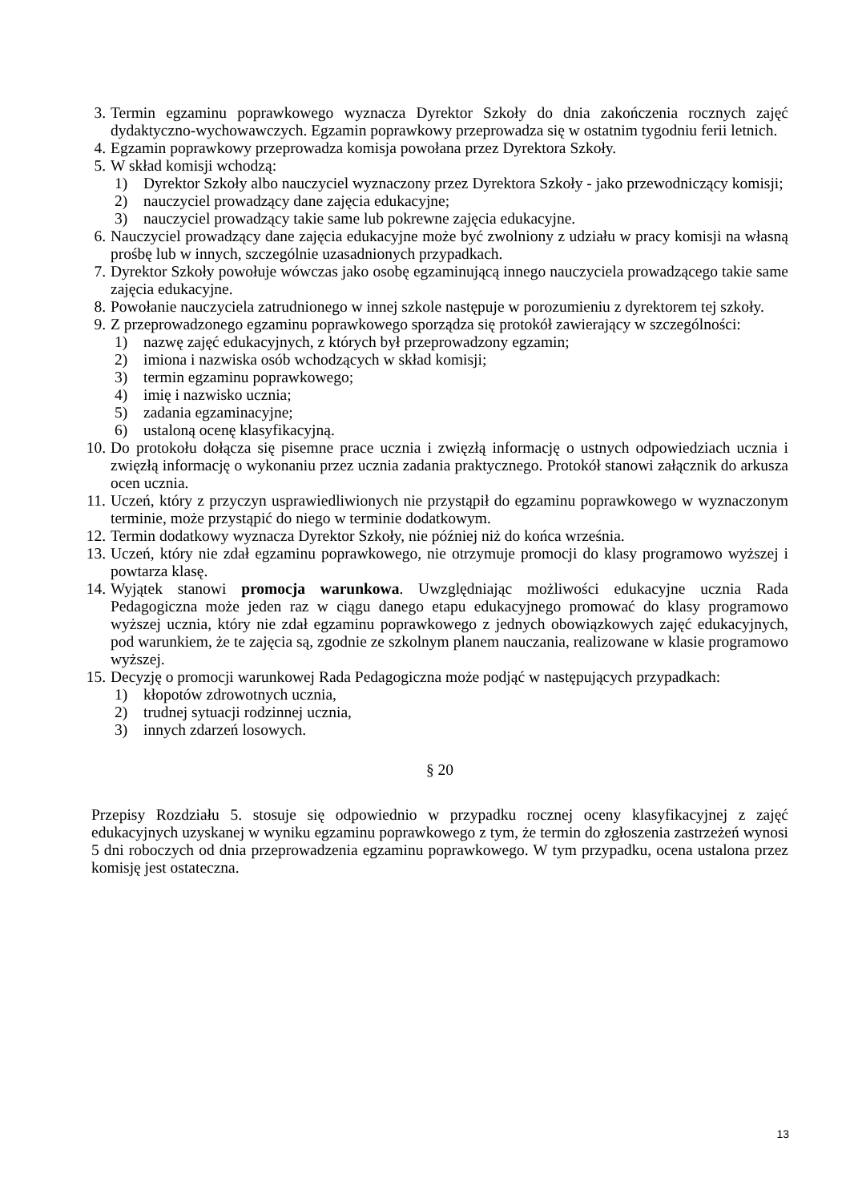3. Termin egzaminu poprawkowego wyznacza Dyrektor Szkoły do dnia zakończenia rocznych zajęć dydaktyczno-wychowawczych. Egzamin poprawkowy przeprowadza się w ostatnim tygodniu ferii letnich.
4. Egzamin poprawkowy przeprowadza komisja powołana przez Dyrektora Szkoły.
5. W skład komisji wchodzą:
1) Dyrektor Szkoły albo nauczyciel wyznaczony przez Dyrektora Szkoły - jako przewodniczący komisji;
2) nauczyciel prowadzący dane zajęcia edukacyjne;
3) nauczyciel prowadzący takie same lub pokrewne zajęcia edukacyjne.
6. Nauczyciel prowadzący dane zajęcia edukacyjne może być zwolniony z udziału w pracy komisji na własną prośbę lub w innych, szczególnie uzasadnionych przypadkach.
7. Dyrektor Szkoły powołuje wówczas jako osobę egzaminującą innego nauczyciela prowadzącego takie same zajęcia edukacyjne.
8. Powołanie nauczyciela zatrudnionego w innej szkole następuje w porozumieniu z dyrektorem tej szkoły.
9. Z przeprowadzonego egzaminu poprawkowego sporządza się protokół zawierający w szczególności:
1) nazwę zajęć edukacyjnych, z których był przeprowadzony egzamin;
2) imiona i nazwiska osób wchodzących w skład komisji;
3) termin egzaminu poprawkowego;
4) imię i nazwisko ucznia;
5) zadania egzaminacyjne;
6) ustaloną ocenę klasyfikacyjną.
10. Do protokołu dołącza się pisemne prace ucznia i zwięzłą informację o ustnych odpowiedziach ucznia i zwięzłą informację o wykonaniu przez ucznia zadania praktycznego. Protokół stanowi załącznik do arkusza ocen ucznia.
11. Uczeń, który z przyczyn usprawiedliwionych nie przystąpił do egzaminu poprawkowego w wyznaczonym terminie, może przystąpić do niego w terminie dodatkowym.
12. Termin dodatkowy wyznacza Dyrektor Szkoły, nie później niż do końca września.
13. Uczeń, który nie zdał egzaminu poprawkowego, nie otrzymuje promocji do klasy programowo wyższej i powtarza klasę.
14. Wyjątek stanowi promocja warunkowa. Uwzględniając możliwości edukacyjne ucznia Rada Pedagogiczna może jeden raz w ciągu danego etapu edukacyjnego promować do klasy programowo wyższej ucznia, który nie zdał egzaminu poprawkowego z jednych obowiązkowych zajęć edukacyjnych, pod warunkiem, że te zajęcia są, zgodnie ze szkolnym planem nauczania, realizowane w klasie programowo wyższej.
15. Decyzję o promocji warunkowej Rada Pedagogiczna może podjąć w następujących przypadkach:
1) kłopotów zdrowotnych ucznia,
2) trudnej sytuacji rodzinnej ucznia,
3) innych zdarzeń losowych.
§ 20
Przepisy Rozdziału 5. stosuje się odpowiednio w przypadku rocznej oceny klasyfikacyjnej z zajęć edukacyjnych uzyskanej w wyniku egzaminu poprawkowego z tym, że termin do zgłoszenia zastrzeżeń wynosi 5 dni roboczych od dnia przeprowadzenia egzaminu poprawkowego. W tym przypadku, ocena ustalona przez komisję jest ostateczna.
13